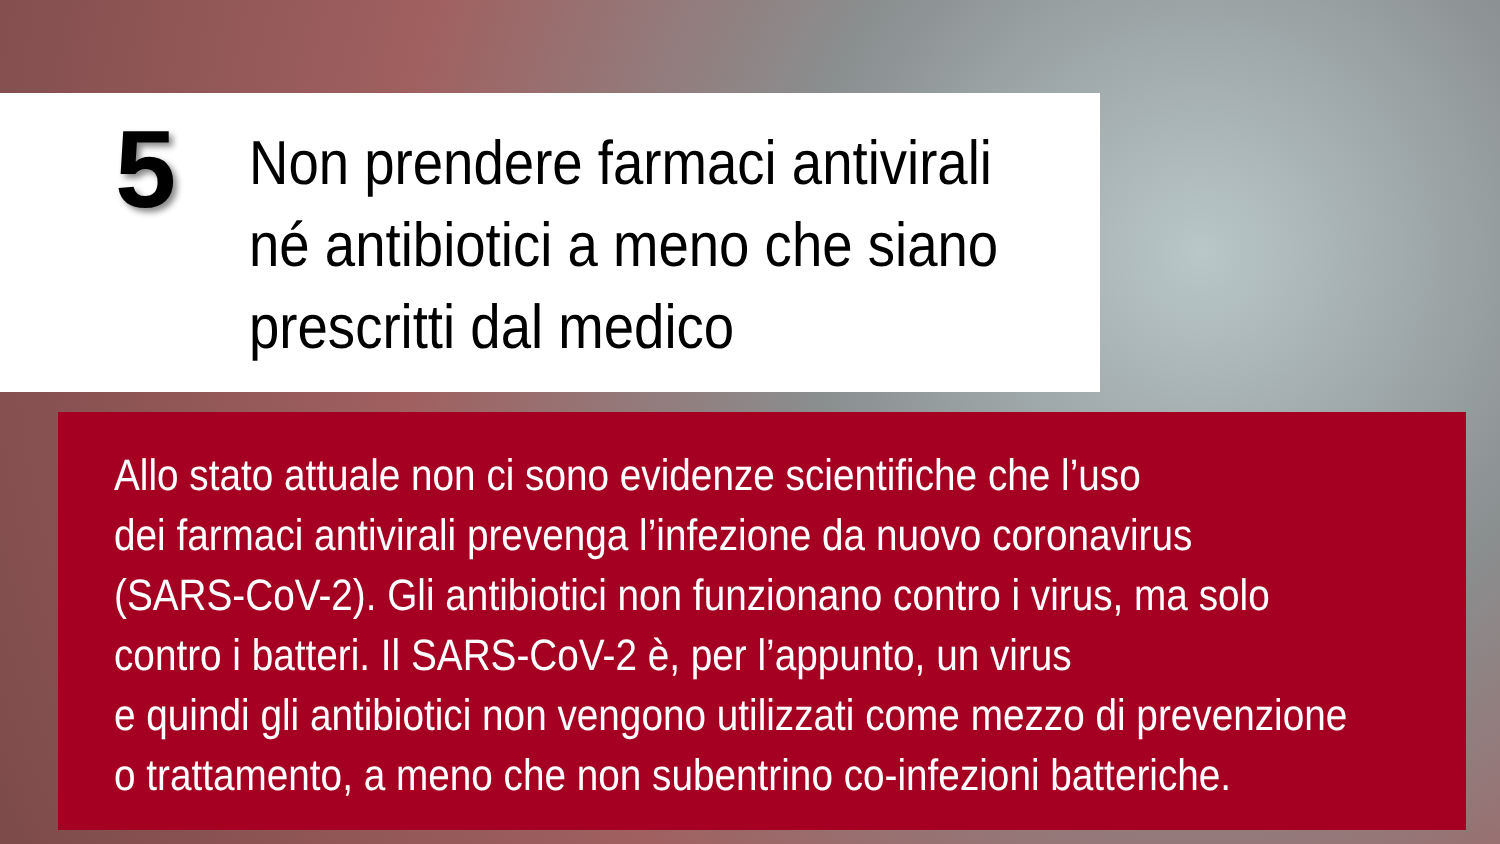5
Non prendere farmaci antivirali
né antibiotici a meno che siano
prescritti dal medico
Allo stato attuale non ci sono evidenze scientifiche che l’uso
dei farmaci antivirali prevenga l’infezione da nuovo coronavirus
(SARS-CoV-2). Gli antibiotici non funzionano contro i virus, ma solo
contro i batteri. Il SARS-CoV-2 è, per l’appunto, un virus
e quindi gli antibiotici non vengono utilizzati come mezzo di prevenzione
o trattamento, a meno che non subentrino co-infezioni batteriche.